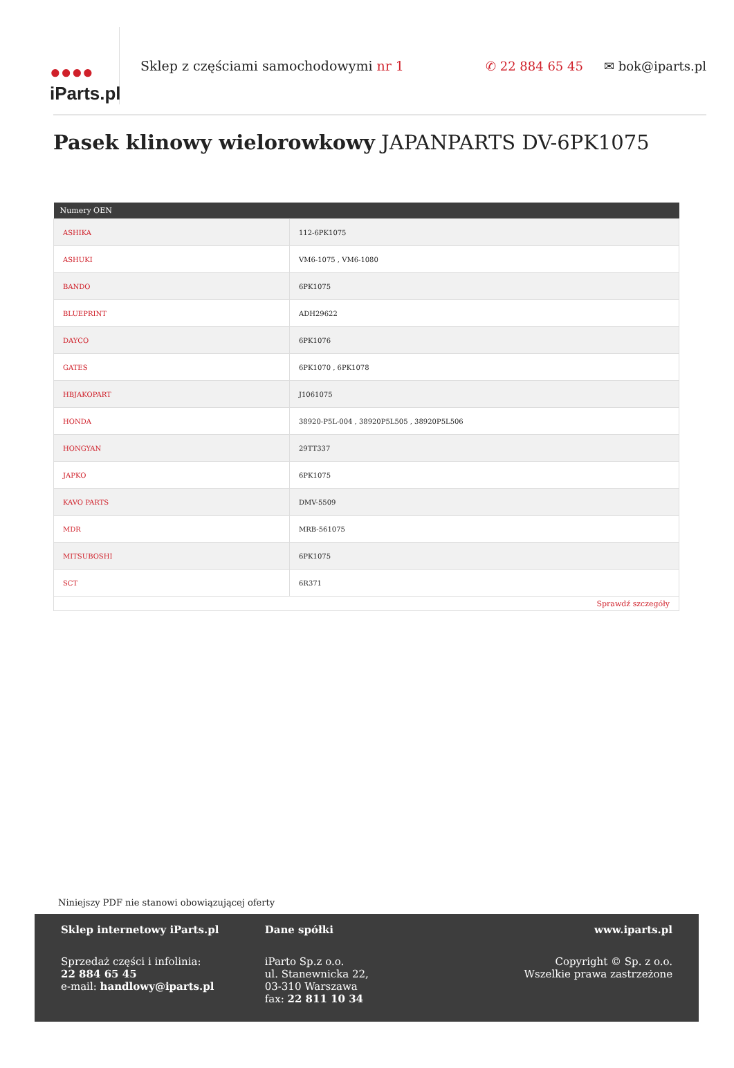●●●●
iParts.pl
Sklep z częściami samochodowymi nr 1
✆ 22 884 65 45 ✉ bok@iparts.pl
Pasek klinowy wielorowkowy JAPANPARTS DV-6PK1075
| Numery OEN | |
| --- | --- |
| ASHIKA | 112-6PK1075 |
| ASHUKI | VM6-1075 , VM6-1080 |
| BANDO | 6PK1075 |
| BLUEPRINT | ADH29622 |
| DAYCO | 6PK1076 |
| GATES | 6PK1070 , 6PK1078 |
| HBJAKOPART | J1061075 |
| HONDA | 38920-P5L-004 , 38920P5L505 , 38920P5L506 |
| HONGYAN | 29TT337 |
| JAPKO | 6PK1075 |
| KAVO PARTS | DMV-5509 |
| MDR | MRB-561075 |
| MITSUBOSHI | 6PK1075 |
| SCT | 6R371 |
| Sprawdź szczegóły | |
Niniejszy PDF nie stanowi obowiązującej oferty
Sklep internetowy iParts.pl
Sprzedaż części i infolinia:
22 884 65 45
e-mail: handlowy@iparts.pl
Dane spółki
iParto Sp.z o.o.
ul. Stanewnicka 22,
03-310 Warszawa
fax: 22 811 10 34
www.iparts.pl
Copyright © Sp. z o.o.
Wszelkie prawa zastrzeżone